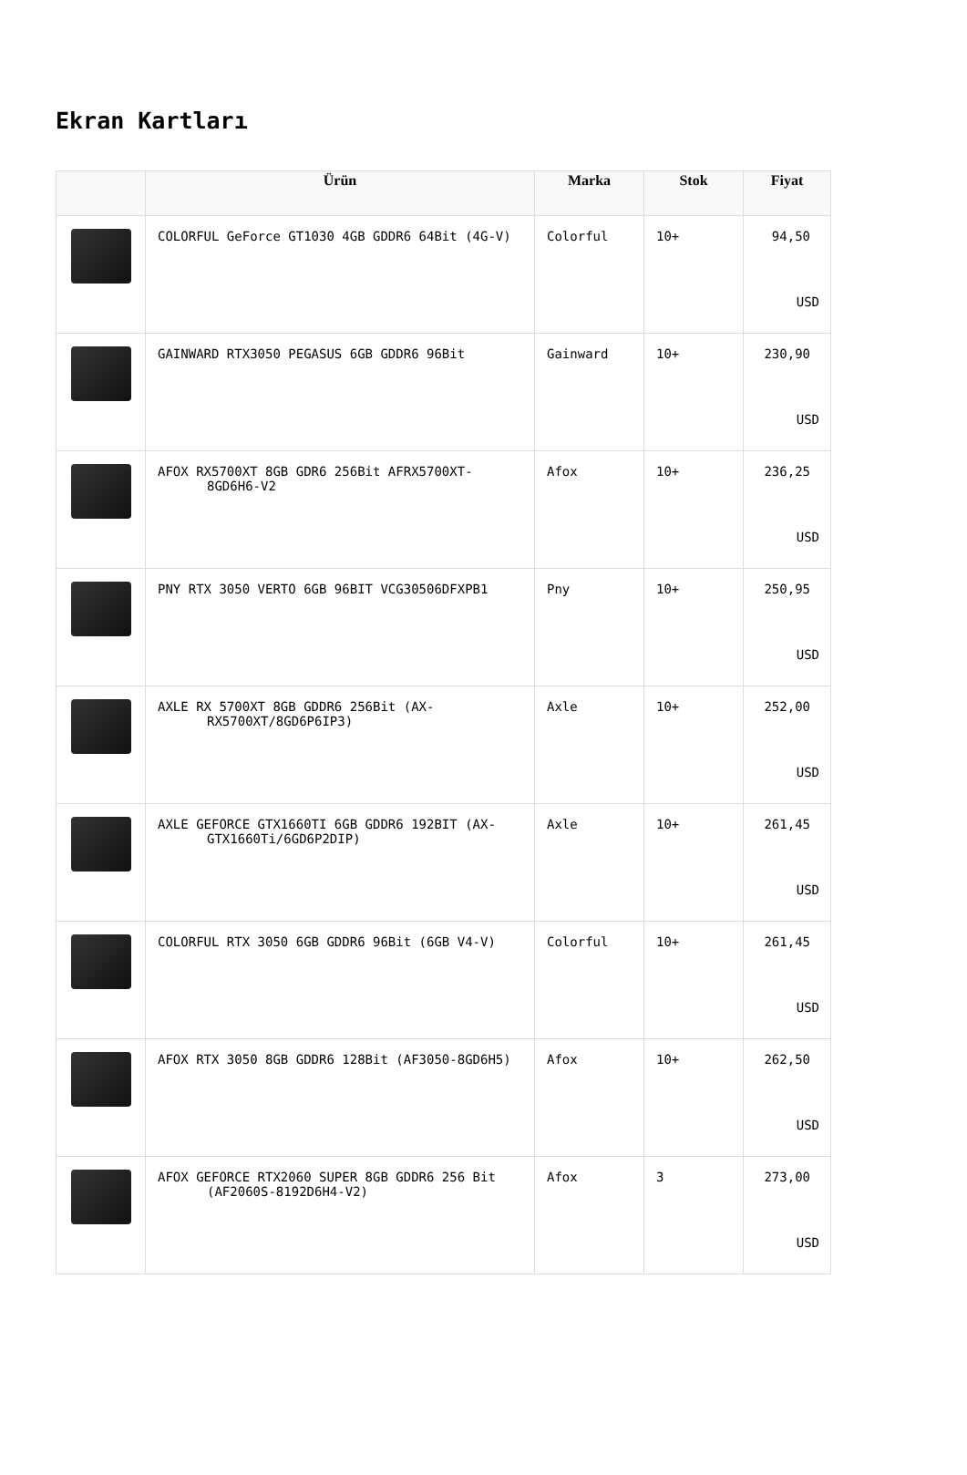Ekran Kartları
| | Ürün | Marka | Stok | Fiyat |
| --- | --- | --- | --- | --- |
| | COLORFUL GeForce GT1030 4GB GDDR6 64Bit (4G-V) | Colorful | 10+ | 94,50 USD |
| | GAINWARD RTX3050 PEGASUS 6GB GDDR6 96Bit | Gainward | 10+ | 230,90 USD |
| | AFOX RX5700XT 8GB GDR6 256Bit AFRX5700XT-8GD6H6-V2 | Afox | 10+ | 236,25 USD |
| | PNY RTX 3050 VERTO 6GB 96BIT VCG30506DFXPB1 | Pny | 10+ | 250,95 USD |
| | AXLE RX 5700XT 8GB GDDR6 256Bit (AX-RX5700XT/8GD6P6IP3) | Axle | 10+ | 252,00 USD |
| | AXLE GEFORCE GTX1660TI 6GB GDDR6 192BIT (AX-GTX1660Ti/6GD6P2DIP) | Axle | 10+ | 261,45 USD |
| | COLORFUL RTX 3050 6GB GDDR6 96Bit (6GB V4-V) | Colorful | 10+ | 261,45 USD |
| | AFOX RTX 3050 8GB GDDR6 128Bit (AF3050-8GD6H5) | Afox | 10+ | 262,50 USD |
| | AFOX GEFORCE RTX2060 SUPER 8GB GDDR6 256 Bit (AF2060S-8192D6H4-V2) | Afox | 3 | 273,00 USD |